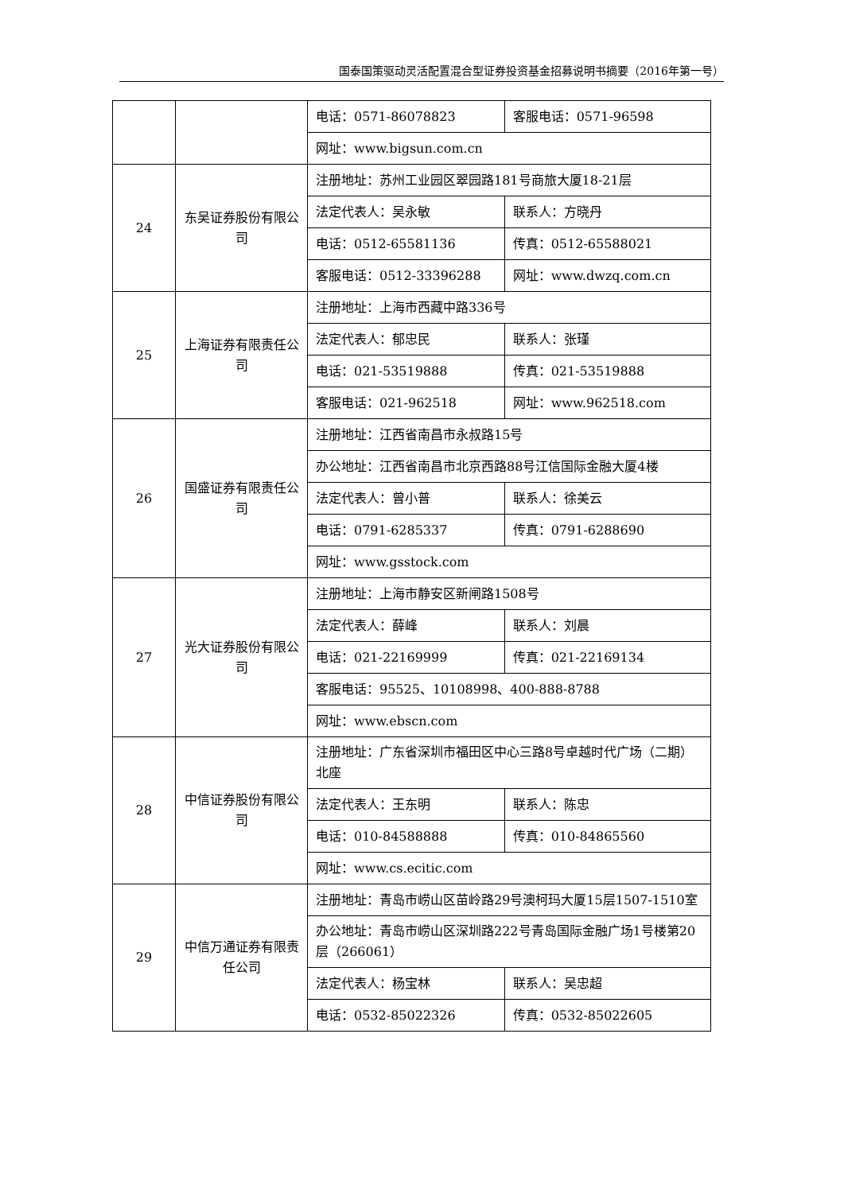国泰国策驱动灵活配置混合型证券投资基金招募说明书摘要（2016年第一号）
| | | 电话：0571-86078823 | 客服电话：0571-96598 |
| | | 网址：www.bigsun.com.cn | |
| 24 | 东吴证券股份有限公司 | 注册地址：苏州工业园区翠园路181号商旅大厦18-21层 | |
| | | 法定代表人：吴永敏 | 联系人：方晓丹 |
| | | 电话：0512-65581136 | 传真：0512-65588021 |
| | | 客服电话：0512-33396288 | 网址：www.dwzq.com.cn |
| 25 | 上海证券有限责任公司 | 注册地址：上海市西藏中路336号 | |
| | | 法定代表人：郁忠民 | 联系人：张瑾 |
| | | 电话：021-53519888 | 传真：021-53519888 |
| | | 客服电话：021-962518 | 网址：www.962518.com |
| 26 | 国盛证券有限责任公司 | 注册地址：江西省南昌市永叔路15号 | |
| | | 办公地址：江西省南昌市北京西路88号江信国际金融大厦4楼 | |
| | | 法定代表人：曾小普 | 联系人：徐美云 |
| | | 电话：0791-6285337 | 传真：0791-6288690 |
| | | 网址：www.gsstock.com | |
| 27 | 光大证券股份有限公司 | 注册地址：上海市静安区新闸路1508号 | |
| | | 法定代表人：薛峰 | 联系人：刘晨 |
| | | 电话：021-22169999 | 传真：021-22169134 |
| | | 客服电话：95525、10108998、400-888-8788 | |
| | | 网址：www.ebscn.com | |
| 28 | 中信证券股份有限公司 | 注册地址：广东省深圳市福田区中心三路8号卓越时代广场（二期）北座 | |
| | | 法定代表人：王东明 | 联系人：陈忠 |
| | | 电话：010-84588888 | 传真：010-84865560 |
| | | 网址：www.cs.ecitic.com | |
| 29 | 中信万通证券有限责任公司 | 注册地址：青岛市崂山区苗岭路29号澳柯玛大厦15层1507-1510室 | |
| | | 办公地址：青岛市崂山区深圳路222号青岛国际金融广场1号楼第20层（266061） | |
| | | 法定代表人：杨宝林 | 联系人：吴忠超 |
| | | 电话：0532-85022326 | 传真：0532-85022605 |